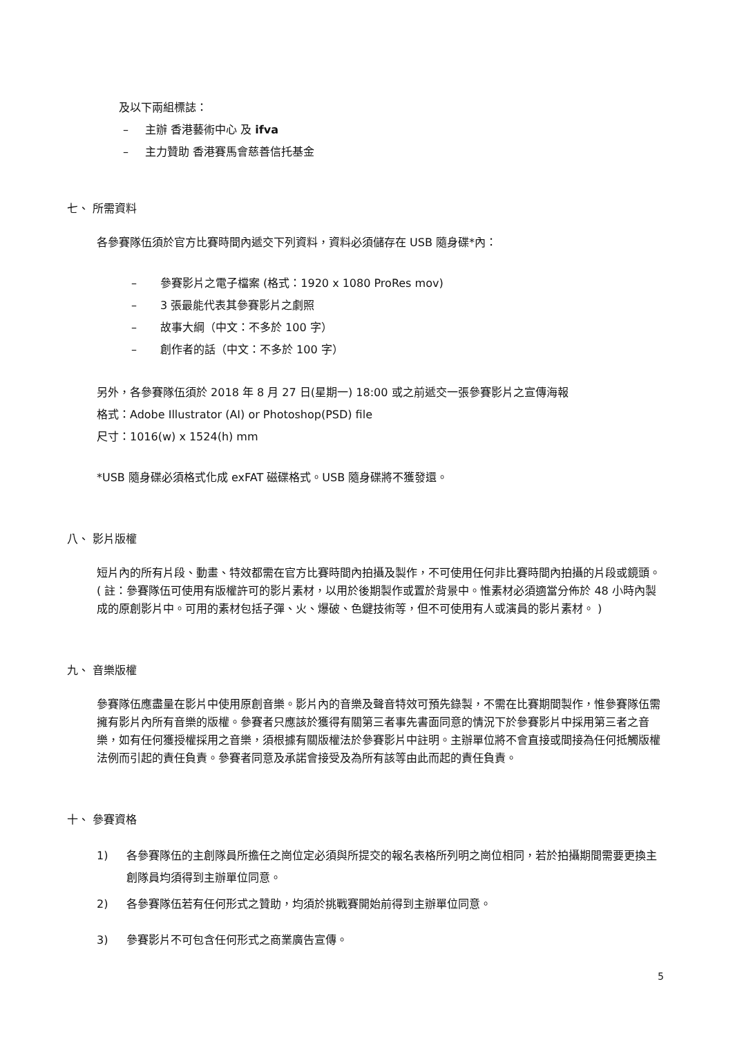及以下兩組標誌：
– 主辦 香港藝術中心 及 ifva
– 主力贊助 香港賽馬會慈善信托基金
七、 所需資料
各參賽隊伍須於官方比賽時間內遞交下列資料，資料必須儲存在 USB 隨身碟*內：
– 參賽影片之電子檔案 (格式：1920 x 1080 ProRes mov)
– 3 張最能代表其參賽影片之劇照
– 故事大綱（中文：不多於 100 字）
– 創作者的話（中文：不多於 100 字）
另外，各參賽隊伍須於 2018 年 8 月 27 日(星期一) 18:00 或之前遞交一張參賽影片之宣傳海報
格式：Adobe Illustrator (AI) or Photoshop(PSD) file
尺寸：1016(w) x 1524(h) mm
*USB 隨身碟必須格式化成 exFAT 磁碟格式。USB 隨身碟將不獲發還。
八、 影片版權
短片內的所有片段、動畫、特效都需在官方比賽時間內拍攝及製作，不可使用任何非比賽時間內拍攝的片段或鏡頭。( 註：參賽隊伍可使用有版權許可的影片素材，以用於後期製作或置於背景中。惟素材必須適當分佈於 48 小時內製成的原創影片中。可用的素材包括子彈、火、爆破、色鍵技術等，但不可使用有人或演員的影片素材。 )
九、 音樂版權
參賽隊伍應盡量在影片中使用原創音樂。影片內的音樂及聲音特效可預先錄製，不需在比賽期間製作，惟參賽隊伍需擁有影片內所有音樂的版權。參賽者只應該於獲得有關第三者事先書面同意的情況下於參賽影片中採用第三者之音樂，如有任何獲授權採用之音樂，須根據有關版權法於參賽影片中註明。主辦單位將不會直接或間接為任何抵觸版權法例而引起的責任負責。參賽者同意及承諾會接受及為所有該等由此而起的責任負責。
十、 參賽資格
1) 各參賽隊伍的主創隊員所擔任之崗位定必須與所提交的報名表格所列明之崗位相同，若於拍攝期間需要更換主創隊員均須得到主辦單位同意。
2) 各參賽隊伍若有任何形式之贊助，均須於挑戰賽開始前得到主辦單位同意。
3) 參賽影片不可包含任何形式之商業廣告宣傳。
5